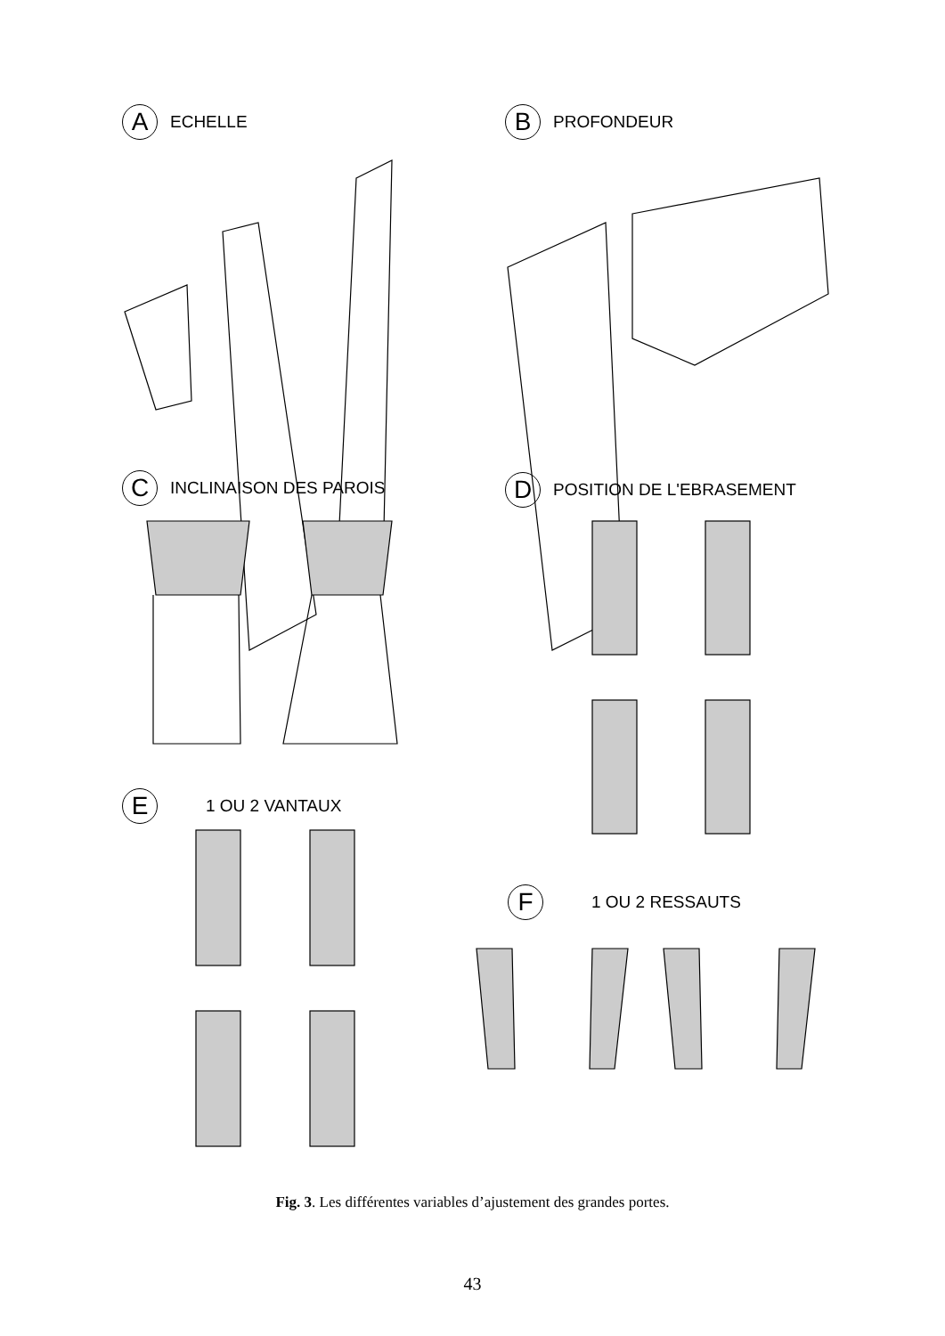A ECHELLE B PROFONDEUR
C INCLINAISON DES PAROIS D POSITION DE L'EBRASEMENT
E 1 OU 2 VANTAUX
F 1 OU 2 RESSAUTS
Fig. 3. Les différentes variables d’ajustement des grandes portes.
43